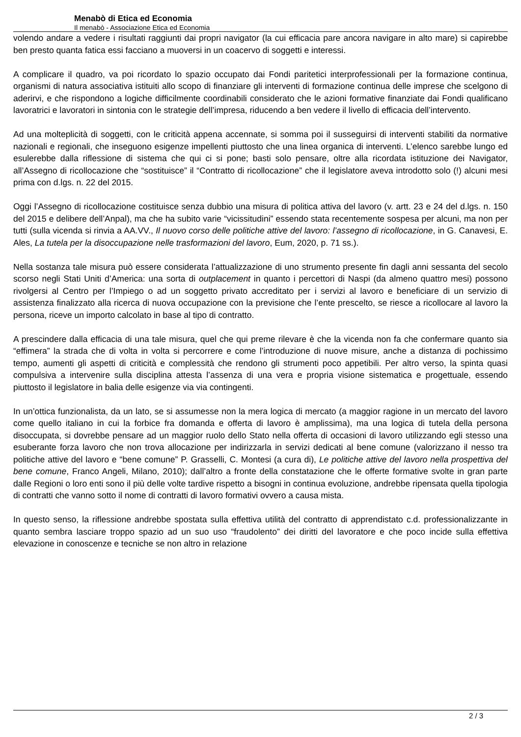Menabò di Etica ed Economia
Il menabò - Associazione Etica ed Economia
volendo andare a vedere i risultati raggiunti dai propri navigator (la cui efficacia pare ancora navigare in alto mare) si capirebbe ben presto quanta fatica essi facciano a muoversi in un coacervo di soggetti e interessi.
A complicare il quadro, va poi ricordato lo spazio occupato dai Fondi paritetici interprofessionali per la formazione continua, organismi di natura associativa istituiti allo scopo di finanziare gli interventi di formazione continua delle imprese che scelgono di aderirvi, e che rispondono a logiche difficilmente coordinabili considerato che le azioni formative finanziate dai Fondi qualificano lavoratrici e lavoratori in sintonia con le strategie dell’impresa, riducendo a ben vedere il livello di efficacia dell’intervento.
Ad una molteplicità di soggetti, con le criticità appena accennate, si somma poi il susseguirsi di interventi stabiliti da normative nazionali e regionali, che inseguono esigenze impellenti piuttosto che una linea organica di interventi. L’elenco sarebbe lungo ed esulerebbe dalla riflessione di sistema che qui ci si pone; basti solo pensare, oltre alla ricordata istituzione dei Navigator, all’Assegno di ricollocazione che “sostituisce” il “Contratto di ricollocazione” che il legislatore aveva introdotto solo (!) alcuni mesi prima con d.lgs. n. 22 del 2015.
Oggi l’Assegno di ricollocazione costituisce senza dubbio una misura di politica attiva del lavoro (v. artt. 23 e 24 del d.lgs. n. 150 del 2015 e delibere dell’Anpal), ma che ha subito varie “vicissitudini” essendo stata recentemente sospesa per alcuni, ma non per tutti (sulla vicenda si rinvia a AA.VV., Il nuovo corso delle politiche attive del lavoro: l’assegno di ricollocazione, in G. Canavesi, E. Ales, La tutela per la disoccupazione nelle trasformazioni del lavoro, Eum, 2020, p. 71 ss.).
Nella sostanza tale misura può essere considerata l’attualizzazione di uno strumento presente fin dagli anni sessanta del secolo scorso negli Stati Uniti d’America: una sorta di outplacement in quanto i percettori di Naspi (da almeno quattro mesi) possono rivolgersi al Centro per l’Impiego o ad un soggetto privato accreditato per i servizi al lavoro e beneficiare di un servizio di assistenza finalizzato alla ricerca di nuova occupazione con la previsione che l’ente prescelto, se riesce a ricollocare al lavoro la persona, riceve un importo calcolato in base al tipo di contratto.
A prescindere dalla efficacia di una tale misura, quel che qui preme rilevare è che la vicenda non fa che confermare quanto sia “effimera” la strada che di volta in volta si percorrere e come l’introduzione di nuove misure, anche a distanza di pochissimo tempo, aumenti gli aspetti di criticità e complessità che rendono gli strumenti poco appetibili. Per altro verso, la spinta quasi compulsiva a intervenire sulla disciplina attesta l’assenza di una vera e propria visione sistematica e progettuale, essendo piuttosto il legislatore in balia delle esigenze via via contingenti.
In un’ottica funzionalista, da un lato, se si assumesse non la mera logica di mercato (a maggior ragione in un mercato del lavoro come quello italiano in cui la forbice fra domanda e offerta di lavoro è amplissima), ma una logica di tutela della persona disoccupata, si dovrebbe pensare ad un maggior ruolo dello Stato nella offerta di occasioni di lavoro utilizzando egli stesso una esuberante forza lavoro che non trova allocazione per indirizzarla in servizi dedicati al bene comune (valorizzano il nesso tra politiche attive del lavoro e “bene comune” P. Grasselli, C. Montesi (a cura di), Le politiche attive del lavoro nella prospettiva del bene comune, Franco Angeli, Milano, 2010); dall’altro a fronte della constatazione che le offerte formative svolte in gran parte dalle Regioni o loro enti sono il più delle volte tardive rispetto a bisogni in continua evoluzione, andrebbe ripensata quella tipologia di contratti che vanno sotto il nome di contratti di lavoro formativi ovvero a causa mista.
In questo senso, la riflessione andrebbe spostata sulla effettiva utilità del contratto di apprendistato c.d. professionalizzante in quanto sembra lasciare troppo spazio ad un suo uso “fraudolento” dei diritti del lavoratore e che poco incide sulla effettiva elevazione in conoscenze e tecniche se non altro in relazione
2 / 3